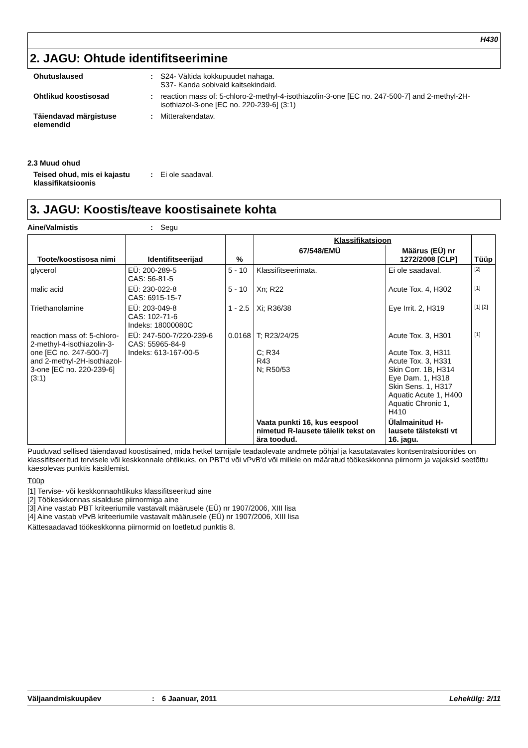H430
2. JAGU: Ohtude identifitseerimine
Ohutuslaused : S24- Vältida kokkupuudet nahaga.
S37- Kanda sobivaid kaitsekindaid.
Ohtlikud koostisosad : reaction mass of: 5-chloro-2-methyl-4-isothiazolin-3-one [EC no. 247-500-7] and 2-methyl-2H-isothiazol-3-one [EC no. 220-239-6] (3:1)
Täiendavad märgistuse elemendid
: Mitterakendatav.
2.3 Muud ohud
Teised ohud, mis ei kajastu klassifikatsioonis
: Ei ole saadaval.
3. JAGU: Koostis/teave koostisainete kohta
Aine/Valmistis : Segu
| Toote/koostisosa nimi | Identifitseerijad | % | Klassifikatsioon | | Tüüp |
| --- | --- | --- | --- | --- | --- |
| | | | 67/548/EMÜ | Määrus (EÜ) nr 1272/2008 [CLP] | |
| glycerol | EÜ: 200-289-5 CAS: 56-81-5 | 5 - 10 | Klassifitseerimata. | Ei ole saadaval. | [2] |
| malic acid | EÜ: 230-022-8 CAS: 6915-15-7 | 5 - 10 | Xn; R22 | Acute Tox. 4, H302 | [1] |
| Triethanolamine | EÜ: 203-049-8 CAS: 102-71-6 Indeks: 18000080C | 1 - 2.5 | Xi; R36/38 | Eye Irrit. 2, H319 | [1] [2] |
| reaction mass of: 5-chloro-2-methyl-4-isothiazolin-3-one [EC no. 247-500-7] and 2-methyl-2H-isothiazol-3-one [EC no. 220-239-6] (3:1) | EÜ: 247-500-7/220-239-6 CAS: 55965-84-9 Indeks: 613-167-00-5 | 0.0168 | T; R23/24/25 C; R34 R43 N; R50/53 | Acute Tox. 3, H301 Acute Tox. 3, H311 Acute Tox. 3, H331 Skin Corr. 1B, H314 Eye Dam. 1, H318 Skin Sens. 1, H317 Aquatic Acute 1, H400 Aquatic Chronic 1, H410 | [1] |
| | | | Vaata punkti 16, kus eespool nimetud R-lausete täielik tekst on ära toodud. | Ülalmainitud H-lausete täisteksti vt 16. jagu. | |
Puuduvad sellised täiendavad koostisained, mida hetkel tarnijale teadaolevate andmete põhjal ja kasutatavates kontsentratsioonides on klassifitseeritud tervisele või keskkonnale ohtlikuks, on PBT'd või vPvB'd või millele on määratud töökeskkonna piirnorm ja vajaksid seetõttu käesolevas punktis käsitlemist.
Tüüp
[1] Tervise- või keskkonnaohtlikuks klassifitseeritud aine
[2] Töökeskkonnas sisalduse piirnormiga aine
[3] Aine vastab PBT kriteeriumile vastavalt määrusele (EÜ) nr 1907/2006, XIII lisa
[4] Aine vastab vPvB kriteeriumile vastavalt määrusele (EÜ) nr 1907/2006, XIII lisa
Kättesaadavad töökeskkonna piirnormid on loetletud punktis 8.
Väljaandmiskuupäev : 6 Jaanuar, 2011 Lehekülg: 2/11